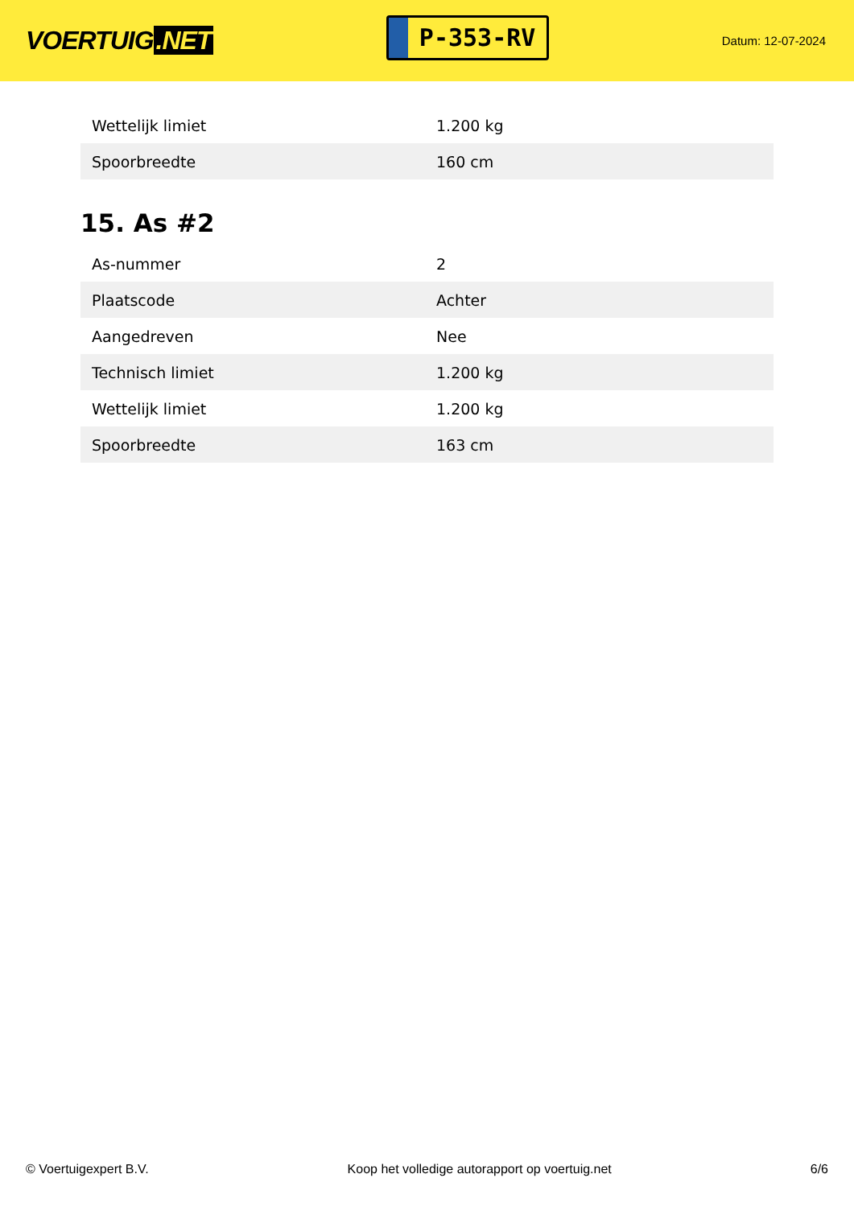VOERTUIG.NET
P-353-RV
Datum: 12-07-2024
| Wettelijk limiet | 1.200 kg |
| Spoorbreedte | 160 cm |
15. As #2
| As-nummer | 2 |
| Plaatscode | Achter |
| Aangedreven | Nee |
| Technisch limiet | 1.200 kg |
| Wettelijk limiet | 1.200 kg |
| Spoorbreedte | 163 cm |
© Voertuigexpert B.V. Koop het volledige autorapport op voertuig.net 6/6